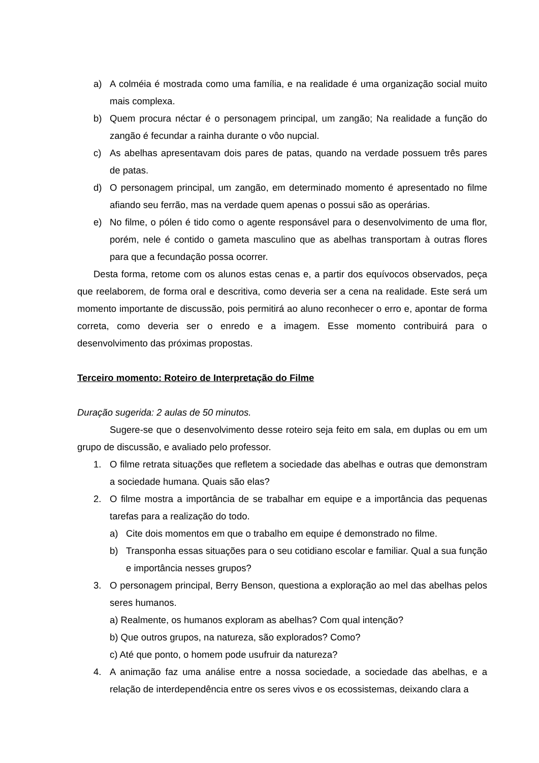a) A colméia é mostrada como uma família, e na realidade é uma organização social muito mais complexa.
b) Quem procura néctar é o personagem principal, um zangão; Na realidade a função do zangão é fecundar a rainha durante o vôo nupcial.
c) As abelhas apresentavam dois pares de patas, quando na verdade possuem três pares de patas.
d) O personagem principal, um zangão, em determinado momento é apresentado no filme afiando seu ferrão, mas na verdade quem apenas o possui são as operárias.
e) No filme, o pólen é tido como o agente responsável para o desenvolvimento de uma flor, porém, nele é contido o gameta masculino que as abelhas transportam à outras flores para que a fecundação possa ocorrer.
Desta forma, retome com os alunos estas cenas e, a partir dos equívocos observados, peça que reelaborem, de forma oral e descritiva, como deveria ser a cena na realidade. Este será um momento importante de discussão, pois permitirá ao aluno reconhecer o erro e, apontar de forma correta, como deveria ser o enredo e a imagem. Esse momento contribuirá para o desenvolvimento das próximas propostas.
Terceiro momento: Roteiro de Interpretação do Filme
Duração sugerida: 2 aulas de 50 minutos.
Sugere-se que o desenvolvimento desse roteiro seja feito em sala, em duplas ou em um grupo de discussão, e avaliado pelo professor.
1. O filme retrata situações que refletem a sociedade das abelhas e outras que demonstram a sociedade humana. Quais são elas?
2. O filme mostra a importância de se trabalhar em equipe e a importância das pequenas tarefas para a realização do todo.
a) Cite dois momentos em que o trabalho em equipe é demonstrado no filme.
b) Transponha essas situações para o seu cotidiano escolar e familiar. Qual a sua função e importância nesses grupos?
3. O personagem principal, Berry Benson, questiona a exploração ao mel das abelhas pelos seres humanos.
a) Realmente, os humanos exploram as abelhas? Com qual intenção?
b) Que outros grupos, na natureza, são explorados? Como?
c) Até que ponto, o homem pode usufruir da natureza?
4. A animação faz uma análise entre a nossa sociedade, a sociedade das abelhas, e a relação de interdependência entre os seres vivos e os ecossistemas, deixando clara a